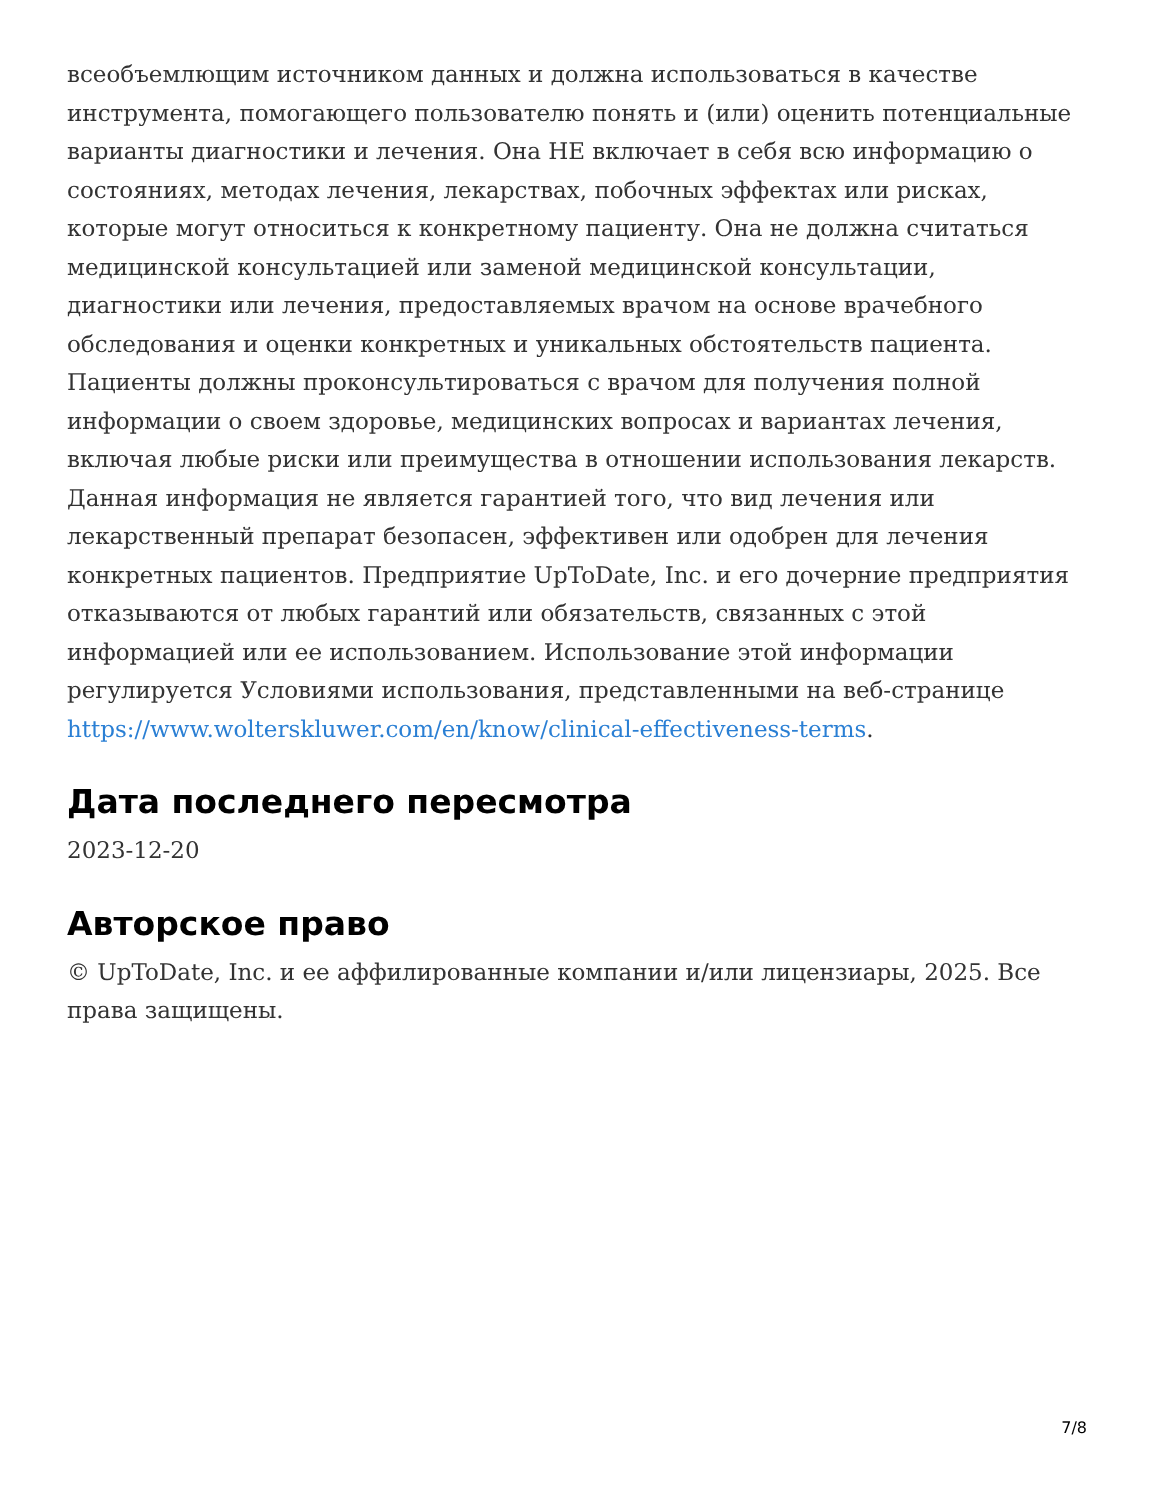всеобъемлющим источником данных и должна использоваться в качестве инструмента, помогающего пользователю понять и (или) оценить потенциальные варианты диагностики и лечения. Она НЕ включает в себя всю информацию о состояниях, методах лечения, лекарствах, побочных эффектах или рисках, которые могут относиться к конкретному пациенту. Она не должна считаться медицинской консультацией или заменой медицинской консультации, диагностики или лечения, предоставляемых врачом на основе врачебного обследования и оценки конкретных и уникальных обстоятельств пациента. Пациенты должны проконсультироваться с врачом для получения полной информации о своем здоровье, медицинских вопросах и вариантах лечения, включая любые риски или преимущества в отношении использования лекарств. Данная информация не является гарантией того, что вид лечения или лекарственный препарат безопасен, эффективен или одобрен для лечения конкретных пациентов. Предприятие UpToDate, Inc. и его дочерние предприятия отказываются от любых гарантий или обязательств, связанных с этой информацией или ее использованием. Использование этой информации регулируется Условиями использования, представленными на веб-странице https://www.wolterskluwer.com/en/know/clinical-effectiveness-terms.
Дата последнего пересмотра
2023-12-20
Авторское право
© UpToDate, Inc. и ее аффилированные компании и/или лицензиары, 2025. Все права защищены.
7/8